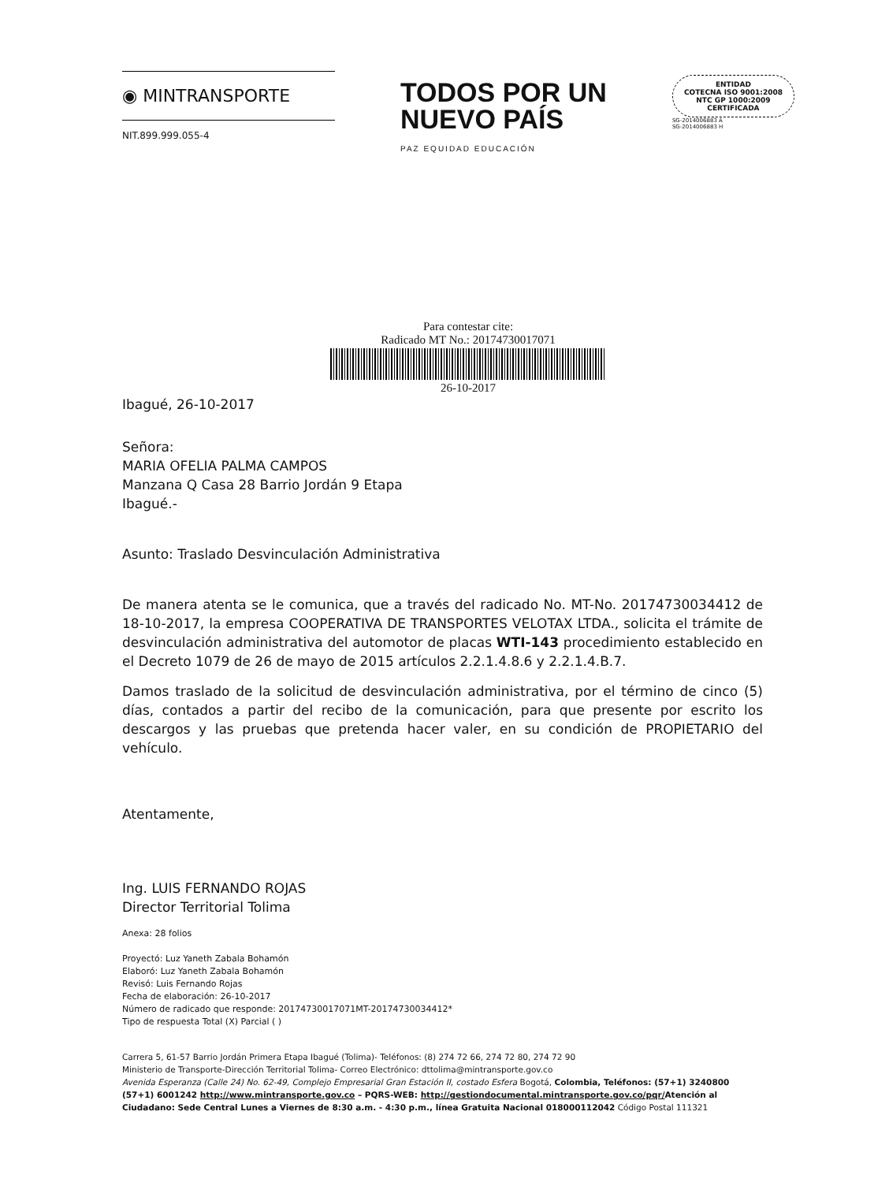◉ MINTRANSPORTE
NIT.899.999.055-4
TODOS POR UN
NUEVO PAÍS
PAZ EQUIDAD EDUCACIÓN
ENTIDAD
COTECNA ISO 9001:2008
NTC GP 1000:2009
CERTIFICADA
SG-2014006883 A
SG-2014006883 H
Para contestar cite:
Radicado MT No.: 20174730017071
26-10-2017
Ibagué, 26-10-2017
Señora:
MARIA OFELIA PALMA CAMPOS
Manzana Q Casa 28 Barrio Jordán 9 Etapa
Ibagué.-
Asunto: Traslado Desvinculación Administrativa
De manera atenta se le comunica, que a través del radicado No. MT-No. 20174730034412 de 18-10-2017, la empresa COOPERATIVA DE TRANSPORTES VELOTAX LTDA., solicita el trámite de desvinculación administrativa del automotor de placas WTI-143 procedimiento establecido en el Decreto 1079 de 26 de mayo de 2015 artículos 2.2.1.4.8.6 y 2.2.1.4.B.7.
Damos traslado de la solicitud de desvinculación administrativa, por el término de cinco (5) días, contados a partir del recibo de la comunicación, para que presente por escrito los descargos y las pruebas que pretenda hacer valer, en su condición de PROPIETARIO del vehículo.
Atentamente,
Ing. LUIS FERNANDO ROJAS
Director Territorial Tolima
Anexa: 28 folios
Proyectó: Luz Yaneth Zabala Bohamón
Elaboró: Luz Yaneth Zabala Bohamón
Revisó: Luis Fernando Rojas
Fecha de elaboración: 26-10-2017
Número de radicado que responde: 20174730017071MT-20174730034412*
Tipo de respuesta Total (X) Parcial ( )
Carrera 5, 61-57 Barrio Jordán Primera Etapa Ibagué (Tolima)- Teléfonos: (8) 274 72 66, 274 72 80, 274 72 90
Ministerio de Transporte-Dirección Territorial Tolima- Correo Electrónico: dttolima@mintransporte.gov.co
Avenida Esperanza (Calle 24) No. 62-49, Complejo Empresarial Gran Estación II, costado Esfera Bogotá, Colombia, Teléfonos: (57+1) 3240800 (57+1) 6001242 http://www.mintransporte.gov.co – PQRS-WEB: http://gestiondocumental.mintransporte.gov.co/pqr/Atención al Ciudadano: Sede Central Lunes a Viernes de 8:30 a.m. - 4:30 p.m., línea Gratuita Nacional 018000112042 Código Postal 111321